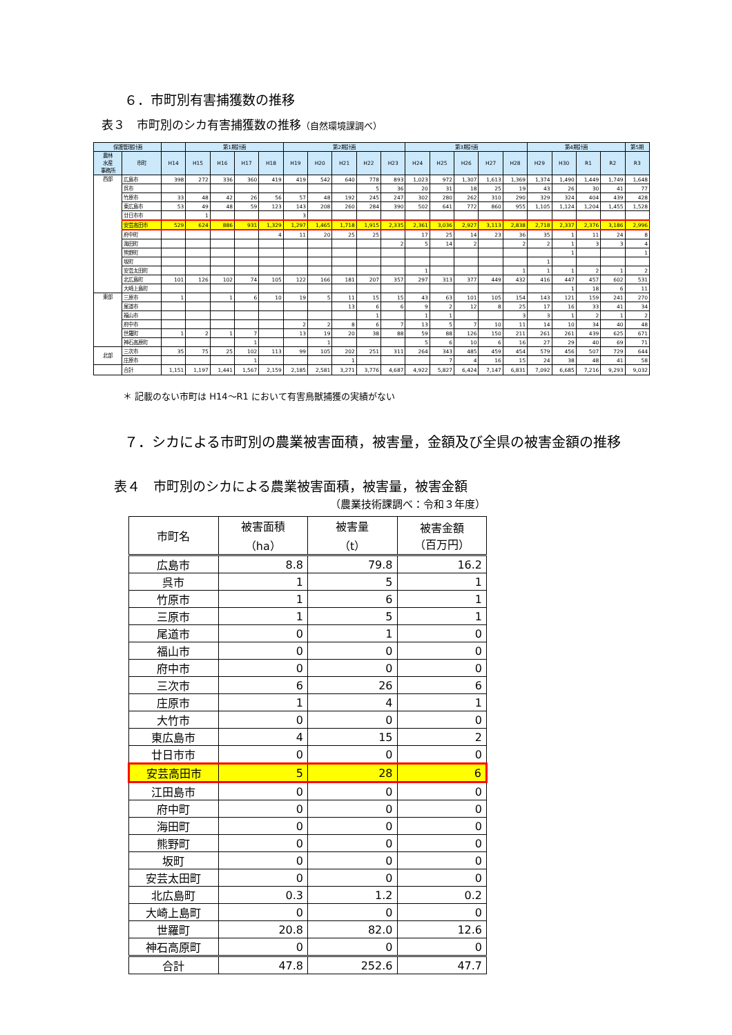６．市町別有害捕獲数の推移
表３　市町別のシカ有害捕獲数の推移（自然環境課調べ）
| 保護管理計画 | | | 第1期計画 | | | | 第2期計画 | | | | | 第3期計画 | | | | | 第4期計画 | | | | 第5期 |
| --- | --- | --- | --- | --- | --- | --- | --- | --- | --- | --- | --- | --- | --- | --- | --- | --- | --- | --- | --- | --- | --- |
| 農林 水産 事務所 | 市町 | H14 | H15 | H16 | H17 | H18 | H19 | H20 | H21 | H22 | H23 | H24 | H25 | H26 | H27 | H28 | H29 | H30 | R1 | R2 | R3 |
| 西部 | 広島市 | 398 | 272 | 336 | 360 | 419 | 419 | 542 | 640 | 778 | 893 | 1,023 | 972 | 1,307 | 1,613 | 1,369 | 1,374 | 1,490 | 1,449 | 1,749 | 1,648 |
| | 呉市 | | | | | | | | | 5 | 36 | 20 | 31 | 18 | 25 | 19 | 43 | 26 | 30 | 41 | 77 |
| | 竹原市 | 33 | 48 | 42 | 26 | 56 | 57 | 48 | 192 | 245 | 247 | 302 | 280 | 262 | 310 | 290 | 329 | 324 | 404 | 439 | 428 |
| | 東広島市 | 53 | 49 | 48 | 59 | 123 | 143 | 208 | 260 | 284 | 390 | 502 | 641 | 772 | 860 | 955 | 1,105 | 1,124 | 1,204 | 1,455 | 1,528 |
| | 廿日市市 | | 1 | | | | 3 | | | | | | | | | | | | | | |
| | 安芸高田市 | 529 | 624 | 886 | 931 | 1,329 | 1,297 | 1,465 | 1,718 | 1,915 | 2,335 | 2,361 | 3,036 | 2,927 | 3,113 | 2,838 | 2,718 | 2,337 | 2,376 | 3,186 | 2,996 |
| | 府中町 | | | | | 4 | 11 | 20 | 25 | 25 | | 17 | 25 | 14 | 23 | 36 | 35 | 1 | 11 | 24 | 8 |
| | 海田町 | | | | | | | | | | 2 | 5 | 14 | 2 | | 2 | 2 | 1 | 3 | 3 | 4 |
| | 熊野町 | | | | | | | | | | | | | | | | | 1 | | | 1 |
| | 坂町 | | | | | | | | | | | | | | | | 1 | | | | |
| | 安芸太田町 | | | | | | | | | | | 1 | | | | 1 | 1 | 1 | 2 | 1 | 2 |
| | 北広島町 | 101 | 126 | 102 | 74 | 105 | 122 | 166 | 181 | 207 | 357 | 297 | 313 | 377 | 449 | 432 | 416 | 447 | 457 | 602 | 531 |
| | 大崎上島町 | | | | | | | | | | | | | | | | | 1 | 18 | 6 | 11 |
| 東部 | 三原市 | 1 | | 1 | 6 | 10 | 19 | 5 | 11 | 15 | 15 | 43 | 63 | 101 | 105 | 154 | 143 | 121 | 159 | 241 | 270 |
| | 尾道市 | | | | | | | | 13 | 6 | 6 | 9 | 2 | 12 | 8 | 25 | 17 | 16 | 33 | 41 | 34 |
| | 福山市 | | | | | | | | | 1 | | 1 | 1 | | | 3 | 3 | 1 | 2 | 1 | 2 |
| | 府中市 | | | | | | 2 | 2 | 8 | 6 | 7 | 13 | 5 | 7 | 10 | 11 | 14 | 10 | 34 | 40 | 48 |
| | 世羅町 | 1 | 2 | 1 | 7 | | 13 | 19 | 20 | 38 | 88 | 59 | 88 | 126 | 150 | 211 | 261 | 261 | 439 | 625 | 671 |
| | 神石高原町 | | | | 1 | | | 1 | | | | 5 | 6 | 10 | 6 | 16 | 27 | 29 | 40 | 69 | 71 |
| 北部 | 三次市 | 35 | 75 | 25 | 102 | 113 | 99 | 105 | 202 | 251 | 311 | 264 | 343 | 485 | 459 | 454 | 579 | 456 | 507 | 729 | 644 |
| | 庄原市 | | | | 1 | | | | 1 | | | | 7 | 4 | 16 | 15 | 24 | 38 | 48 | 41 | 58 |
| | 合計 | 1,151 | 1,197 | 1,441 | 1,567 | 2,159 | 2,185 | 2,581 | 3,271 | 3,776 | 4,687 | 4,922 | 5,827 | 6,424 | 7,147 | 6,831 | 7,092 | 6,685 | 7,216 | 9,293 | 9,032 |
＊ 記載のない市町は H14～R1 において有害鳥獣捕獲の実績がない
７．シカによる市町別の農業被害面積，被害量，金額及び全県の被害金額の推移
表４　市町別のシカによる農業被害面積，被害量，被害金額
（農業技術課調べ：令和３年度）
| 市町名 | 被害面積 （ha） | 被害量 （t） | 被害金額 （百万円） |
| --- | --- | --- | --- |
| 広島市 | 8.8 | 79.8 | 16.2 |
| 呉市 | 1 | 5 | 1 |
| 竹原市 | 1 | 6 | 1 |
| 三原市 | 1 | 5 | 1 |
| 尾道市 | 0 | 1 | 0 |
| 福山市 | 0 | 0 | 0 |
| 府中市 | 0 | 0 | 0 |
| 三次市 | 6 | 26 | 6 |
| 庄原市 | 1 | 4 | 1 |
| 大竹市 | 0 | 0 | 0 |
| 東広島市 | 4 | 15 | 2 |
| 廿日市市 | 0 | 0 | 0 |
| 安芸高田市 | 5 | 28 | 6 |
| 江田島市 | 0 | 0 | 0 |
| 府中町 | 0 | 0 | 0 |
| 海田町 | 0 | 0 | 0 |
| 熊野町 | 0 | 0 | 0 |
| 坂町 | 0 | 0 | 0 |
| 安芸太田町 | 0 | 0 | 0 |
| 北広島町 | 0.3 | 1.2 | 0.2 |
| 大崎上島町 | 0 | 0 | 0 |
| 世羅町 | 20.8 | 82.0 | 12.6 |
| 神石高原町 | 0 | 0 | 0 |
| 合計 | 47.8 | 252.6 | 47.7 |